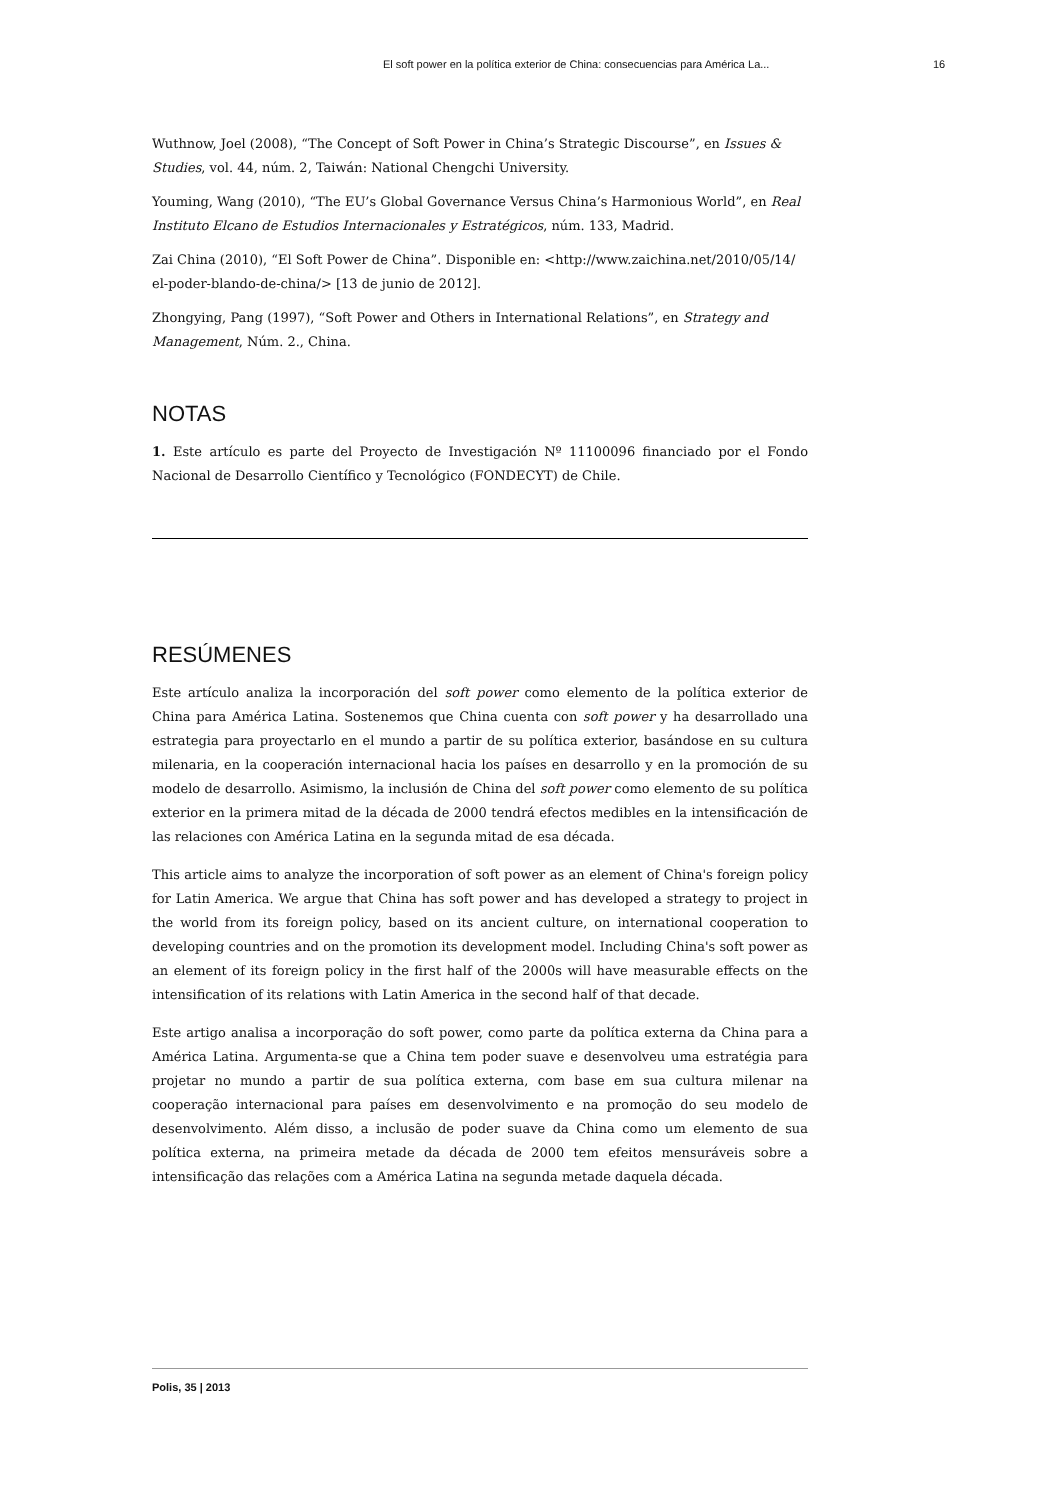El soft power en la política exterior de China: consecuencias para América La... 16
Wuthnow, Joel (2008), “The Concept of Soft Power in China’s Strategic Discourse”, en Issues & Studies, vol. 44, núm. 2, Taiwán: National Chengchi University.
Youming, Wang (2010), “The EU’s Global Governance Versus China’s Harmonious World”, en Real Instituto Elcano de Estudios Internacionales y Estratégicos, núm. 133, Madrid.
Zai China (2010), “El Soft Power de China”. Disponible en: <http://www.zaichina.net/2010/05/14/ el-poder-blando-de-china/> [13 de junio de 2012].
Zhongying, Pang (1997), “Soft Power and Others in International Relations”, en Strategy and Management, Núm. 2., China.
NOTAS
1. Este artículo es parte del Proyecto de Investigación Nº 11100096 financiado por el Fondo Nacional de Desarrollo Científico y Tecnológico (FONDECYT) de Chile.
RESÚMENES
Este artículo analiza la incorporación del soft power como elemento de la política exterior de China para América Latina. Sostenemos que China cuenta con soft power y ha desarrollado una estrategia para proyectarlo en el mundo a partir de su política exterior, basándose en su cultura milenaria, en la cooperación internacional hacia los países en desarrollo y en la promoción de su modelo de desarrollo. Asimismo, la inclusión de China del soft power como elemento de su política exterior en la primera mitad de la década de 2000 tendrá efectos medibles en la intensificación de las relaciones con América Latina en la segunda mitad de esa década.
This article aims to analyze the incorporation of soft power as an element of China's foreign policy for Latin America. We argue that China has soft power and has developed a strategy to project in the world from its foreign policy, based on its ancient culture, on international cooperation to developing countries and on the promotion its development model. Including China's soft power as an element of its foreign policy in the first half of the 2000s will have measurable effects on the intensification of its relations with Latin America in the second half of that decade.
Este artigo analisa a incorporação do soft power, como parte da política externa da China para a América Latina. Argumenta-se que a China tem poder suave e desenvolveu uma estratégia para projetar no mundo a partir de sua política externa, com base em sua cultura milenar na cooperação internacional para países em desenvolvimento e na promoção do seu modelo de desenvolvimento. Além disso, a inclusão de poder suave da China como um elemento de sua política externa, na primeira metade da década de 2000 tem efeitos mensuráveis sobre a intensificação das relações com a América Latina na segunda metade daquela década.
Polis, 35 | 2013